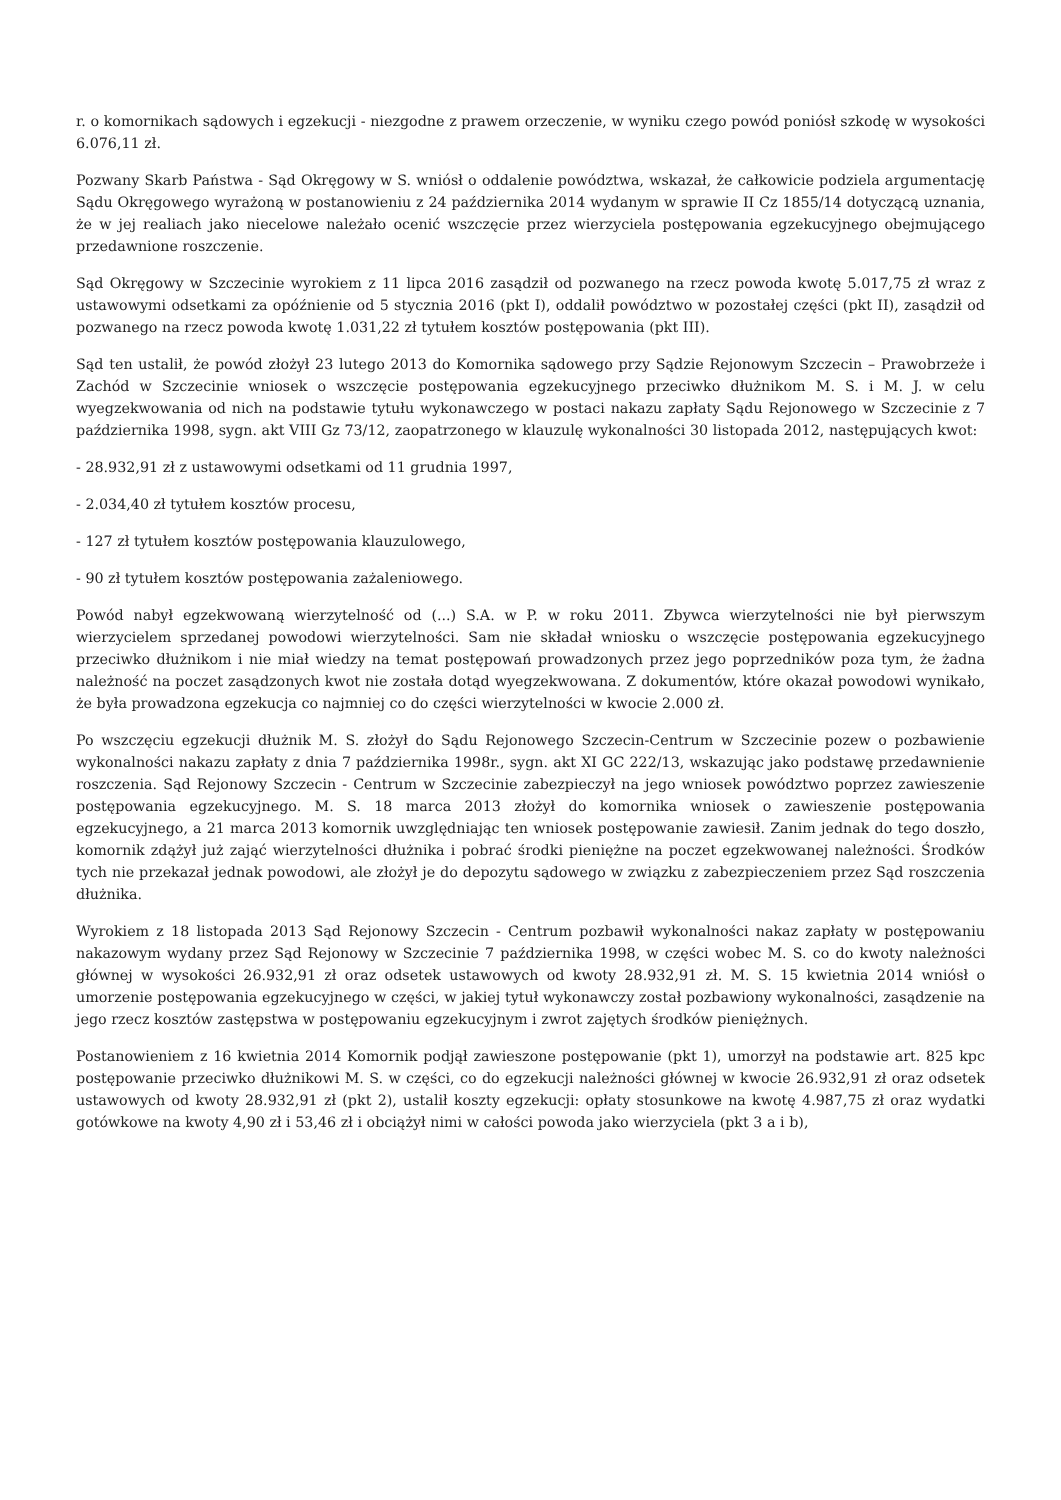r. o komornikach sądowych i egzekucji - niezgodne z prawem orzeczenie, w wyniku czego powód poniósł szkodę w wysokości 6.076,11 zł.
Pozwany Skarb Państwa - Sąd Okręgowy w S. wniósł o oddalenie powództwa, wskazał, że całkowicie podziela argumentację Sądu Okręgowego wyrażoną w postanowieniu z 24 października 2014 wydanym w sprawie II Cz 1855/14 dotyczącą uznania, że w jej realiach jako niecelowe należało ocenić wszczęcie przez wierzyciela postępowania egzekucyjnego obejmującego przedawnione roszczenie.
Sąd Okręgowy w Szczecinie wyrokiem z 11 lipca 2016 zasądził od pozwanego na rzecz powoda kwotę 5.017,75 zł wraz z ustawowymi odsetkami za opóźnienie od 5 stycznia 2016 (pkt I), oddalił powództwo w pozostałej części (pkt II), zasądził od pozwanego na rzecz powoda kwotę 1.031,22 zł tytułem kosztów postępowania (pkt III).
Sąd ten ustalił, że powód złożył 23 lutego 2013 do Komornika sądowego przy Sądzie Rejonowym Szczecin – Prawobrzeże i Zachód w Szczecinie wniosek o wszczęcie postępowania egzekucyjnego przeciwko dłużnikom M. S. i M. J. w celu wyegzekwowania od nich na podstawie tytułu wykonawczego w postaci nakazu zapłaty Sądu Rejonowego w Szczecinie z 7 października 1998, sygn. akt VIII Gz 73/12, zaopatrzonego w klauzulę wykonalności 30 listopada 2012, następujących kwot:
- 28.932,91 zł z ustawowymi odsetkami od 11 grudnia 1997,
- 2.034,40 zł tytułem kosztów procesu,
- 127 zł tytułem kosztów postępowania klauzulowego,
- 90 zł tytułem kosztów postępowania zażaleniowego.
Powód nabył egzekwowaną wierzytelność od (...) S.A. w P. w roku 2011. Zbywca wierzytelności nie był pierwszym wierzycielem sprzedanej powodowi wierzytelności. Sam nie składał wniosku o wszczęcie postępowania egzekucyjnego przeciwko dłużnikom i nie miał wiedzy na temat postępowań prowadzonych przez jego poprzedników poza tym, że żadna należność na poczet zasądzonych kwot nie została dotąd wyegzekwowana. Z dokumentów, które okazał powodowi wynikało, że była prowadzona egzekucja co najmniej co do części wierzytelności w kwocie 2.000 zł.
Po wszczęciu egzekucji dłużnik M. S. złożył do Sądu Rejonowego Szczecin-Centrum w Szczecinie pozew o pozbawienie wykonalności nakazu zapłaty z dnia 7 października 1998r., sygn. akt XI GC 222/13, wskazując jako podstawę przedawnienie roszczenia. Sąd Rejonowy Szczecin - Centrum w Szczecinie zabezpieczył na jego wniosek powództwo poprzez zawieszenie postępowania egzekucyjnego. M. S. 18 marca 2013 złożył do komornika wniosek o zawieszenie postępowania egzekucyjnego, a 21 marca 2013 komornik uwzględniając ten wniosek postępowanie zawiesił. Zanim jednak do tego doszło, komornik zdążył już zająć wierzytelności dłużnika i pobrać środki pieniężne na poczet egzekwowanej należności. Środków tych nie przekazał jednak powodowi, ale złożył je do depozytu sądowego w związku z zabezpieczeniem przez Sąd roszczenia dłużnika.
Wyrokiem z 18 listopada 2013 Sąd Rejonowy Szczecin - Centrum pozbawił wykonalności nakaz zapłaty w postępowaniu nakazowym wydany przez Sąd Rejonowy w Szczecinie 7 października 1998, w części wobec M. S. co do kwoty należności głównej w wysokości 26.932,91 zł oraz odsetek ustawowych od kwoty 28.932,91 zł. M. S. 15 kwietnia 2014 wniósł o umorzenie postępowania egzekucyjnego w części, w jakiej tytuł wykonawczy został pozbawiony wykonalności, zasądzenie na jego rzecz kosztów zastępstwa w postępowaniu egzekucyjnym i zwrot zajętych środków pieniężnych.
Postanowieniem z 16 kwietnia 2014 Komornik podjął zawieszone postępowanie (pkt 1), umorzył na podstawie art. 825 kpc postępowanie przeciwko dłużnikowi M. S. w części, co do egzekucji należności głównej w kwocie 26.932,91 zł oraz odsetek ustawowych od kwoty 28.932,91 zł (pkt 2), ustalił koszty egzekucji: opłaty stosunkowe na kwotę 4.987,75 zł oraz wydatki gotówkowe na kwoty 4,90 zł i 53,46 zł i obciążył nimi w całości powoda jako wierzyciela (pkt 3 a i b),